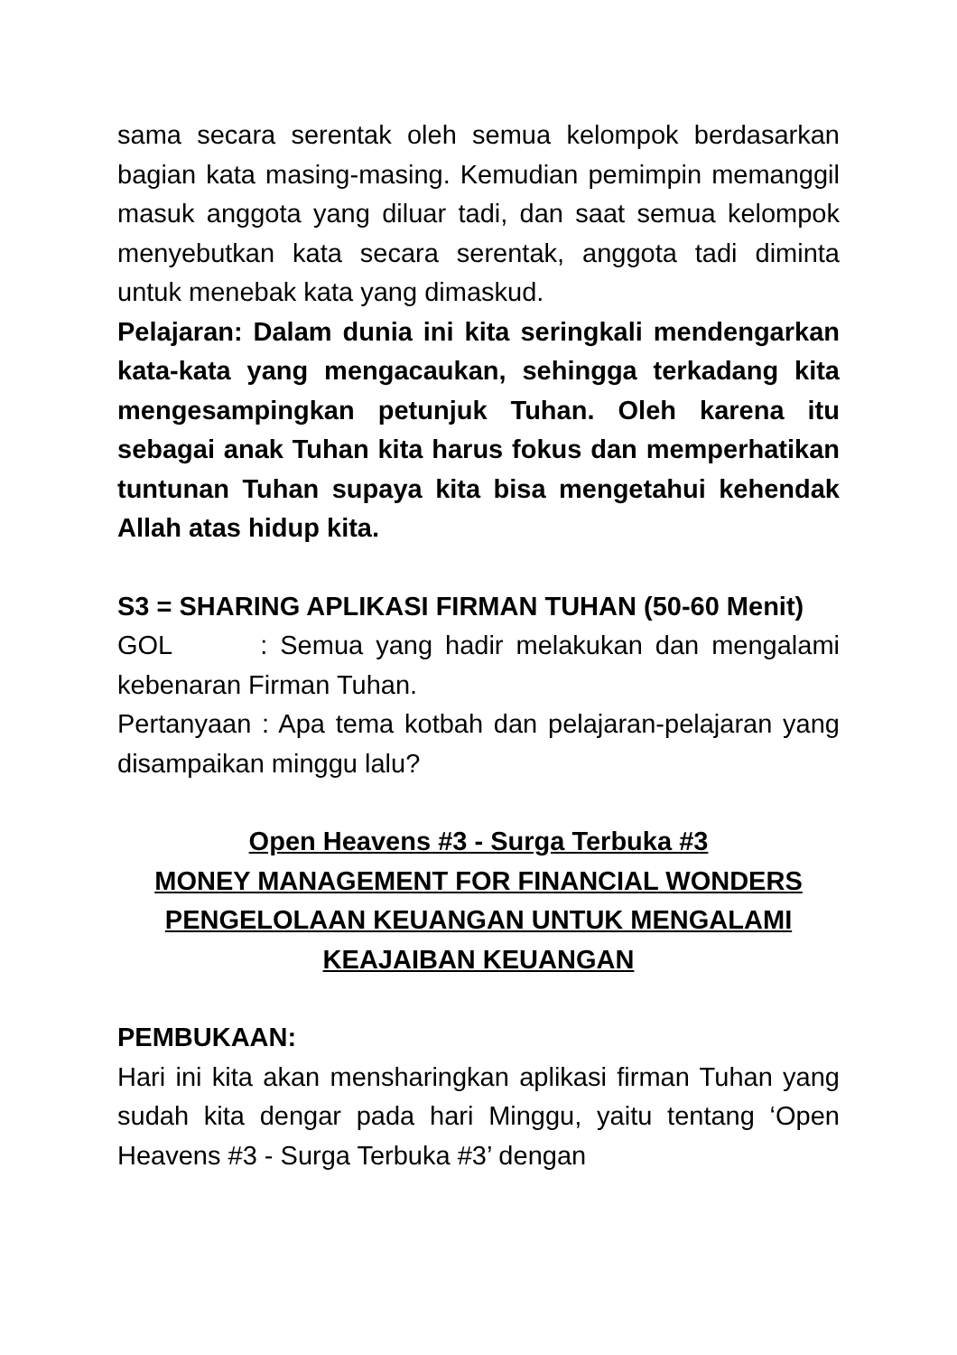sama secara serentak oleh semua kelompok berdasarkan bagian kata masing-masing. Kemudian pemimpin memanggil masuk anggota yang diluar tadi, dan saat semua kelompok menyebutkan kata secara serentak, anggota tadi diminta untuk menebak kata yang dimaskud.
Pelajaran: Dalam dunia ini kita seringkali mendengarkan kata-kata yang mengacaukan, sehingga terkadang kita mengesampingkan petunjuk Tuhan. Oleh karena itu sebagai anak Tuhan kita harus fokus dan memperhatikan tuntunan Tuhan supaya kita bisa mengetahui kehendak Allah atas hidup kita.
S3 = SHARING APLIKASI FIRMAN TUHAN (50-60 Menit)
GOL : Semua yang hadir melakukan dan mengalami kebenaran Firman Tuhan.
Pertanyaan : Apa tema kotbah dan pelajaran-pelajaran yang disampaikan minggu lalu?
Open Heavens #3 - Surga Terbuka #3
MONEY MANAGEMENT FOR FINANCIAL WONDERS
PENGELOLAAN KEUANGAN UNTUK MENGALAMI
KEAJAIBAN KEUANGAN
PEMBUKAAN:
Hari ini kita akan mensharingkan aplikasi firman Tuhan yang sudah kita dengar pada hari Minggu, yaitu tentang ‘Open Heavens #3 - Surga Terbuka #3’ dengan